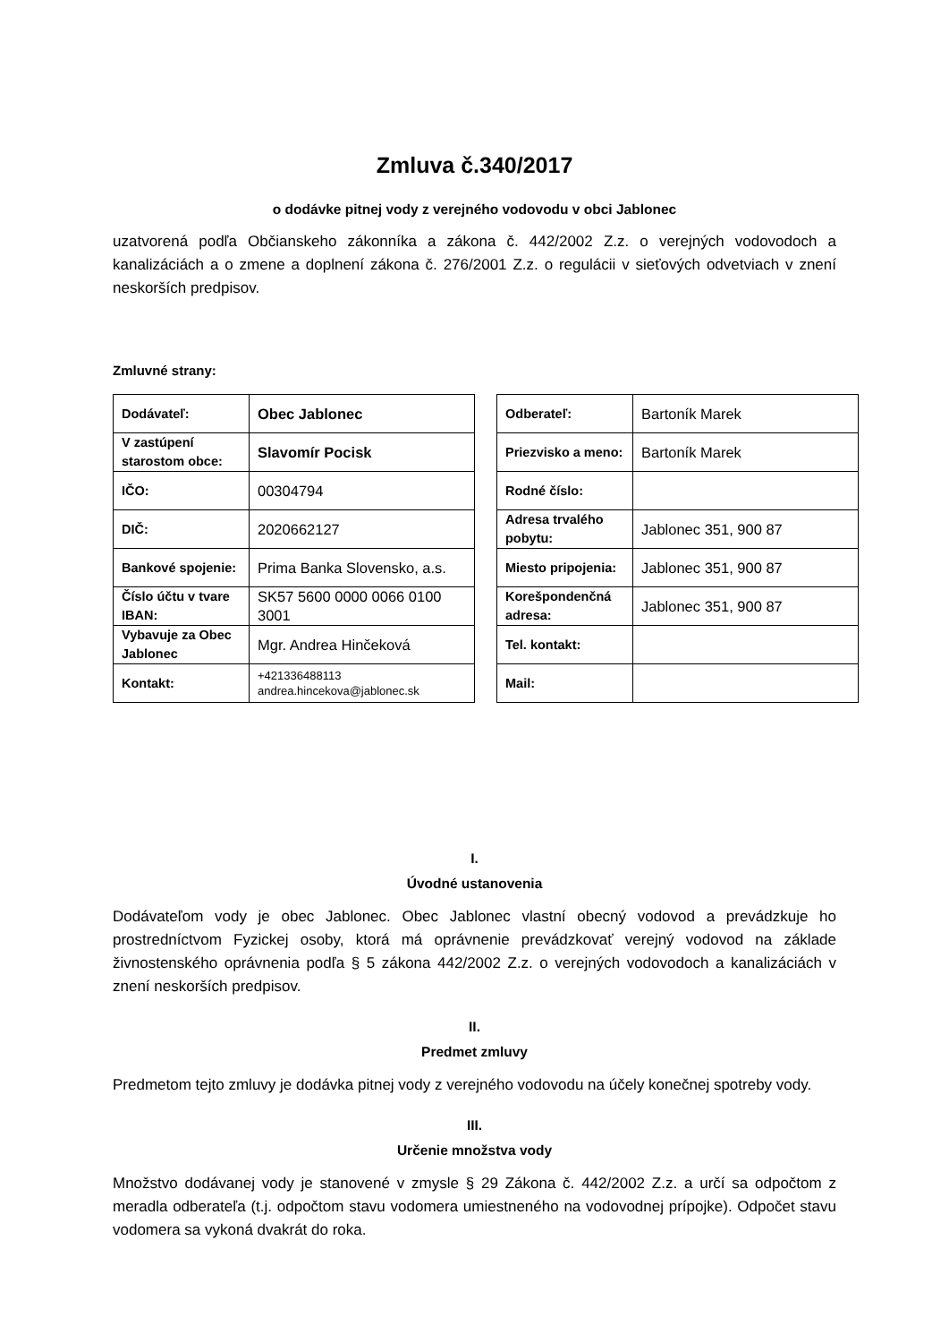Zmluva č.340/2017
o dodávke pitnej vody z verejného vodovodu v obci Jablonec
uzatvorená podľa Občianskeho zákonníka a zákona č. 442/2002 Z.z. o verejných vodovodoch a kanalizáciách a o zmene a doplnení zákona č. 276/2001 Z.z. o regulácii v sieťových odvetviach v znení neskorších predpisov.
Zmluvné strany:
| Dodávateľ: | Obec Jablonec |
| V zastúpení starostom obce: | Slavomír Pocisk |
| IČO: | 00304794 |
| DIČ: | 2020662127 |
| Bankové spojenie: | Prima Banka Slovensko, a.s. |
| Číslo účtu v tvare IBAN: | SK57 5600 0000 0066 0100 3001 |
| Vybavuje za Obec Jablonec | Mgr. Andrea Hinčeková |
| Kontakt: | +421336488113 andrea.hincekova@jablonec.sk |
| Odberateľ: | Bartoník Marek |
| Priezvisko a meno: | Bartoník Marek |
| Rodné číslo: | |
| Adresa trvalého pobytu: | Jablonec 351, 900 87 |
| Miesto pripojenia: | Jablonec 351, 900 87 |
| Korešpondenčná adresa: | Jablonec 351, 900 87 |
| Tel. kontakt: | |
| Mail: | |
I.
Úvodné ustanovenia
Dodávateľom vody je obec Jablonec. Obec Jablonec vlastní obecný vodovod a prevádzkuje ho prostredníctvom Fyzickej osoby, ktorá má oprávnenie prevádzkovať verejný vodovod na základe živnostenského oprávnenia podľa § 5 zákona 442/2002 Z.z. o verejných vodovodoch a kanalizáciách v znení neskorších predpisov.
II.
Predmet zmluvy
Predmetom tejto zmluvy je dodávka pitnej vody z verejného vodovodu na účely konečnej spotreby vody.
III.
Určenie množstva vody
Množstvo dodávanej vody je stanovené v zmysle § 29 Zákona č. 442/2002 Z.z. a určí sa odpočtom z meradla odberateľa (t.j. odpočtom stavu vodomera umiestneného na vodovodnej prípojke). Odpočet stavu vodomera sa vykoná dvakrát do roka.